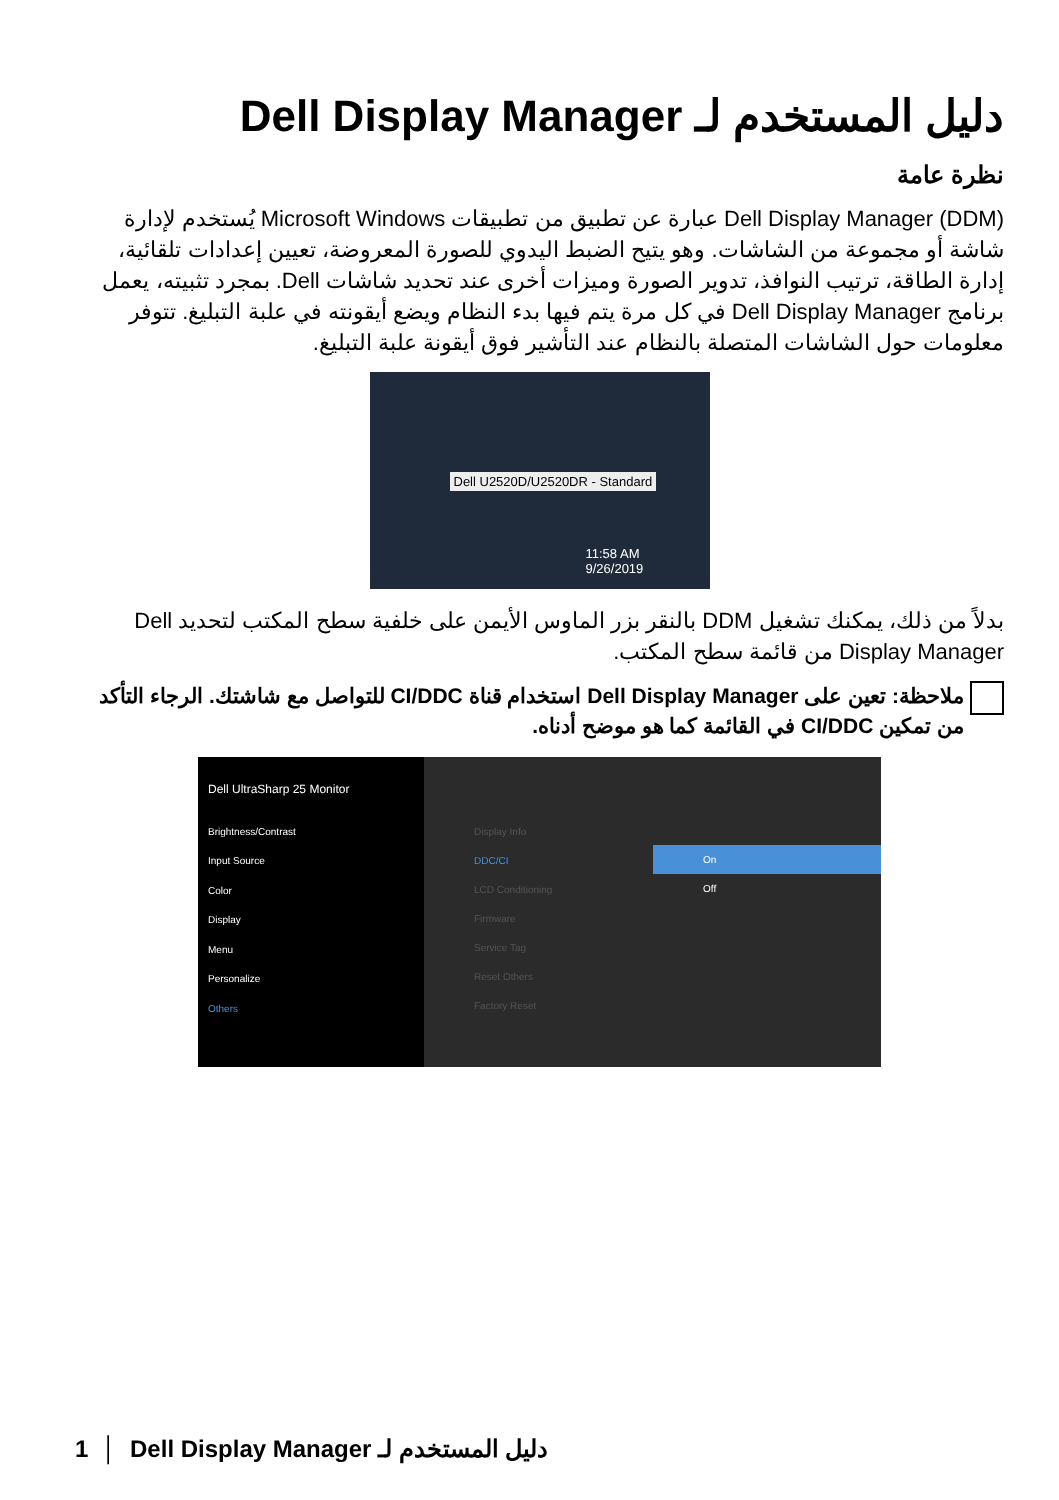دليل المستخدم لـ Dell Display Manager
نظرة عامة
Dell Display Manager (DDM) عبارة عن تطبيق من تطبيقات Microsoft Windows يُستخدم لإدارة شاشة أو مجموعة من الشاشات. وهو يتيح الضبط اليدوي للصورة المعروضة، تعيين إعدادات تلقائية، إدارة الطاقة، ترتيب النوافذ، تدوير الصورة وميزات أخرى عند تحديد شاشات Dell. بمجرد تثبيته، يعمل برنامج Dell Display Manager في كل مرة يتم فيها بدء النظام ويضع أيقونته في علبة التبليغ. تتوفر معلومات حول الشاشات المتصلة بالنظام عند التأشير فوق أيقونة علبة التبليغ.
Dell U2520D/U2520DR - Standard
11:58 AM
9/26/2019
بدلاً من ذلك، يمكنك تشغيل DDM بالنقر بزر الماوس الأيمن على خلفية سطح المكتب لتحديد Dell Display Manager من قائمة سطح المكتب.
ملاحظة: تعين على Dell Display Manager استخدام قناة CI/DDC للتواصل مع شاشتك. الرجاء التأكد من تمكين CI/DDC في القائمة كما هو موضح أدناه.
Dell UltraSharp 25 Monitor
Brightness/Contrast
Input Source
Color
Display
Menu
Personalize
Others
Display Info
DDC/CI
LCD Conditioning
Firmware
Service Tag
Reset Others
Factory Reset
On
Off
1 │ دليل المستخدم لـ Dell Display Manager